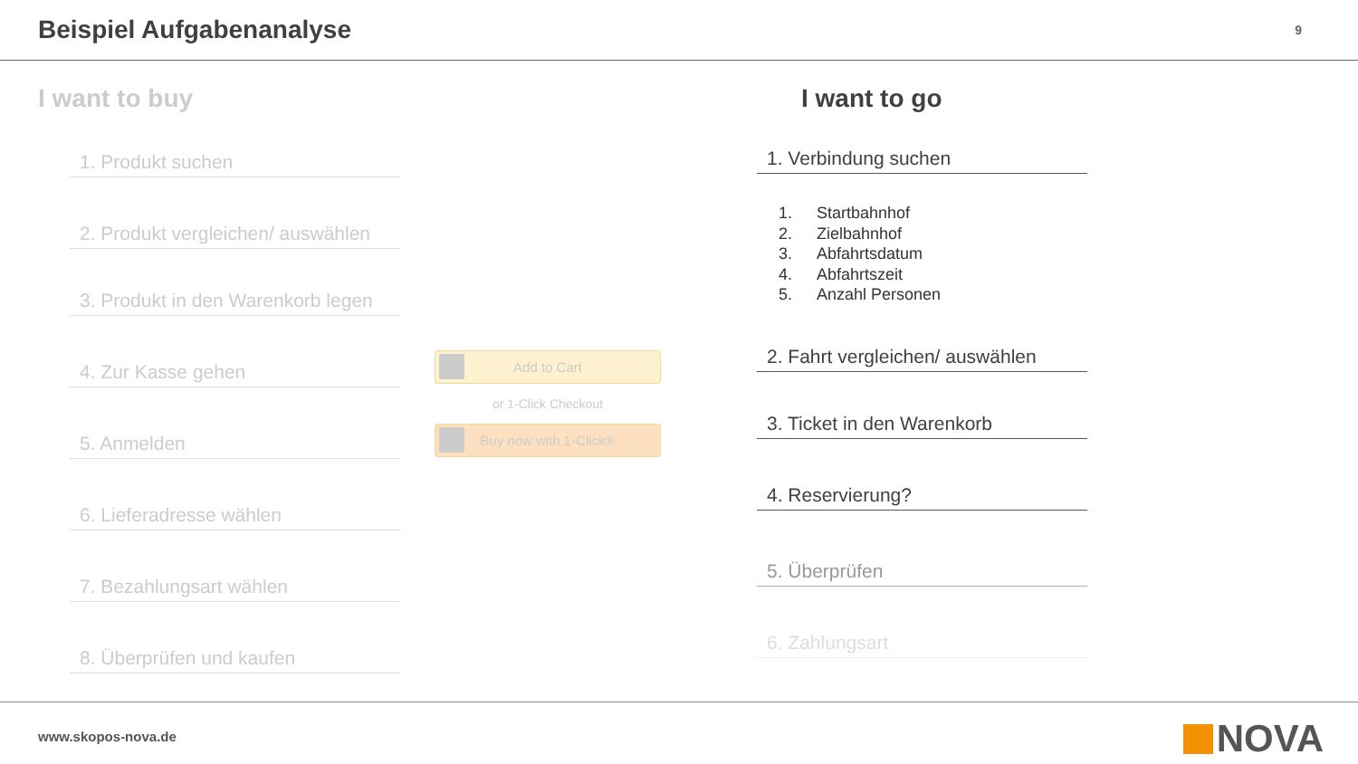Beispiel Aufgabenanalyse
9
I want to buy
1. Produkt suchen
2. Produkt vergleichen/ auswählen
3. Produkt in den Warenkorb legen
4. Zur Kasse gehen
5. Anmelden
6. Lieferadresse wählen
7. Bezahlungsart wählen
8. Überprüfen und kaufen
Add to Cart
or 1-Click Checkout
Buy now with 1-Click®
I want to go
1. Verbindung suchen
1. Startbahnhof
2. Zielbahnhof
3. Abfahrtsdatum
4. Abfahrtszeit
5. Anzahl Personen
2. Fahrt vergleichen/ auswählen
3. Ticket in den Warenkorb
4. Reservierung?
5. Überprüfen
6. Zahlungsart
www.skopos-nova.de NOVA